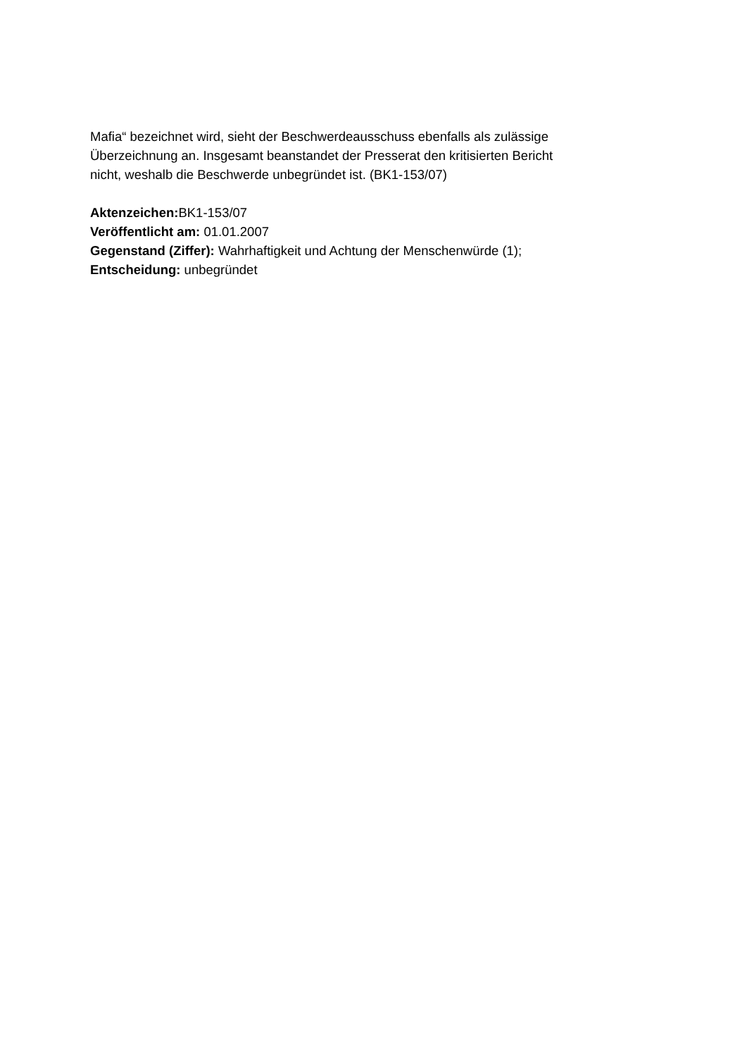Mafia“ bezeichnet wird, sieht der Beschwerdeausschuss ebenfalls als zulässige
Überzeichnung an. Insgesamt beanstandet der Presserat den kritisierten Bericht
nicht, weshalb die Beschwerde unbegründet ist. (BK1-153/07)
Aktenzeichen: BK1-153/07
Veröffentlicht am: 01.01.2007
Gegenstand (Ziffer): Wahrhaftigkeit und Achtung der Menschenwürde (1);
Entscheidung: unbegründet